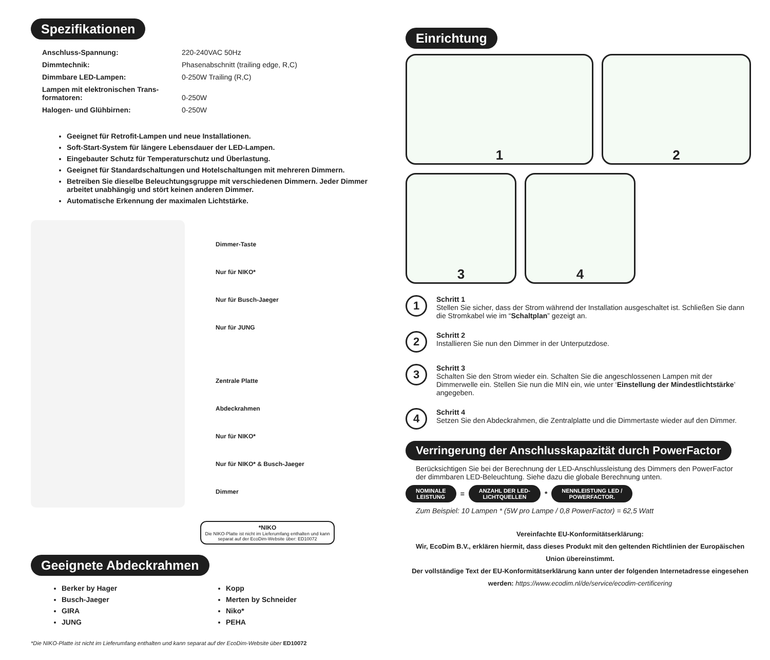Spezifikationen
| Anschluss-Spannung: | 220-240VAC 50Hz |
| Dimmtechnik: | Phasenabschnitt (trailing edge, R,C) |
| Dimmbare LED-Lampen: | 0-250W Trailing (R,C) |
| Lampen mit elektronischen Trans- formatoren: | 0-250W |
| Halogen- und Glühbirnen: | 0-250W |
Geeignet für Retrofit-Lampen und neue Installationen.
Soft-Start-System für längere Lebensdauer der LED-Lampen.
Eingebauter Schutz für Temperaturschutz und Überlastung.
Geeignet für Standardschaltungen und Hotelschaltungen mit mehreren Dimmern.
Betreiben Sie dieselbe Beleuchtungsgruppe mit verschiedenen Dimmern. Jeder Dimmer arbeitet unabhängig und stört keinen anderen Dimmer.
Automatische Erkennung der maximalen Lichtstärke.
Dimmer-Taste
Nur für NIKO*
Nur für Busch-Jaeger
Nur für JUNG
Zentrale Platte
Abdeckrahmen
Nur für NIKO*
Nur für NIKO* & Busch-Jaeger
Dimmer
*NIKO
Die NIKO-Platte ist nicht im Lieferumfang enthalten und kann separat auf der EcoDim-Website über: ED10072
Geeignete Abdeckrahmen
Berker by Hager
Busch-Jaeger
GIRA
JUNG
Kopp
Merten by Schneider
Niko*
PEHA
*Die NIKO-Platte ist nicht im Lieferumfang enthalten und kann separat auf der EcoDim-Website über ED10072
Einrichtung
1
2
3
4
1
Schritt 1
Stellen Sie sicher, dass der Strom während der Installation ausgeschaltet ist. Schließen Sie dann die Stromkabel wie im “Schaltplan” gezeigt an.
2
Schritt 2
Installieren Sie nun den Dimmer in der Unterputzdose.
3
Schritt 3
Schalten Sie den Strom wieder ein. Schalten Sie die angeschlossenen Lampen mit der Dimmerwelle ein. Stellen Sie nun die MIN ein, wie unter ‘Einstellung der Mindestlichtstärke’ angegeben.
4
Schritt 4
Setzen Sie den Abdeckrahmen, die Zentralplatte und die Dimmertaste wieder auf den Dimmer.
Verringerung der Anschlusskapazität durch PowerFactor
Berücksichtigen Sie bei der Berechnung der LED-Anschlussleistung des Dimmers den PowerFactor der dimmbaren LED-Beleuchtung. Siehe dazu die globale Berechnung unten.
NOMINALE
LEISTUNG = ANZAHL DER LED-
LICHTQUELLEN * NENNLEISTUNG LED /
POWERFACTOR.
Zum Beispiel: 10 Lampen * (5W pro Lampe / 0,8 PowerFactor) = 62,5 Watt
Vereinfachte EU-Konformitätserklärung:
Wir, EcoDim B.V., erklären hiermit, dass dieses Produkt mit den geltenden Richtlinien der Europäischen Union übereinstimmt.
Der vollständige Text der EU-Konformitätserklärung kann unter der folgenden Internetadresse eingesehen werden: https://www.ecodim.nl/de/service/ecodim-certificering